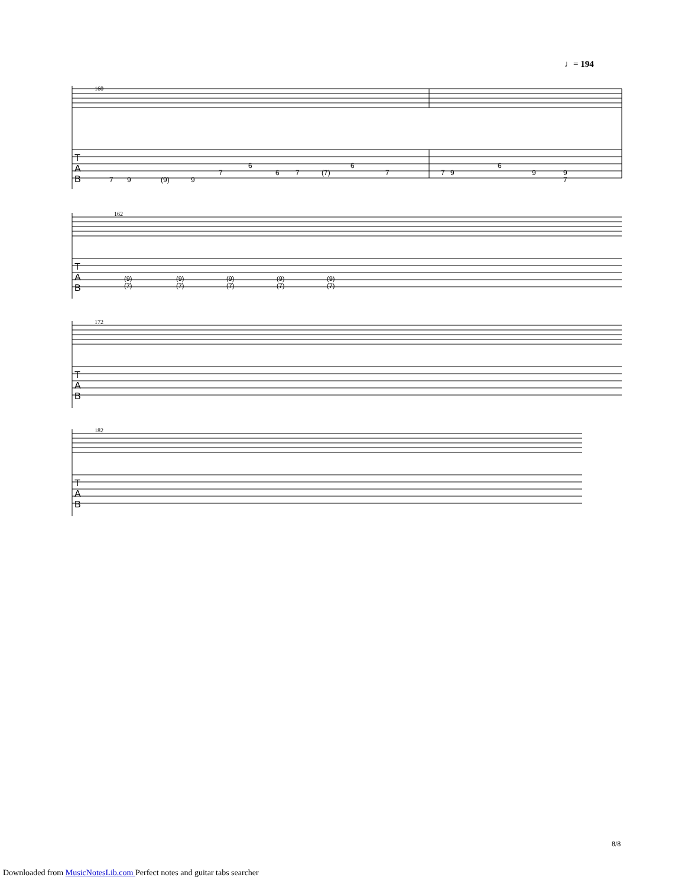♩= 194
7
9
(9)
9
7
6
6
7
(7)
6
7
7
9
6
9
9
7
T
A
B
T
A
B
T
A
B
T
A
B
(9)
(7)
(9)
(7)
(9)
(7)
(9)
(7)
(9)
(7)
160
162
172
182
8/8
Downloaded from MusicNotesLib.com Perfect notes and guitar tabs searcher